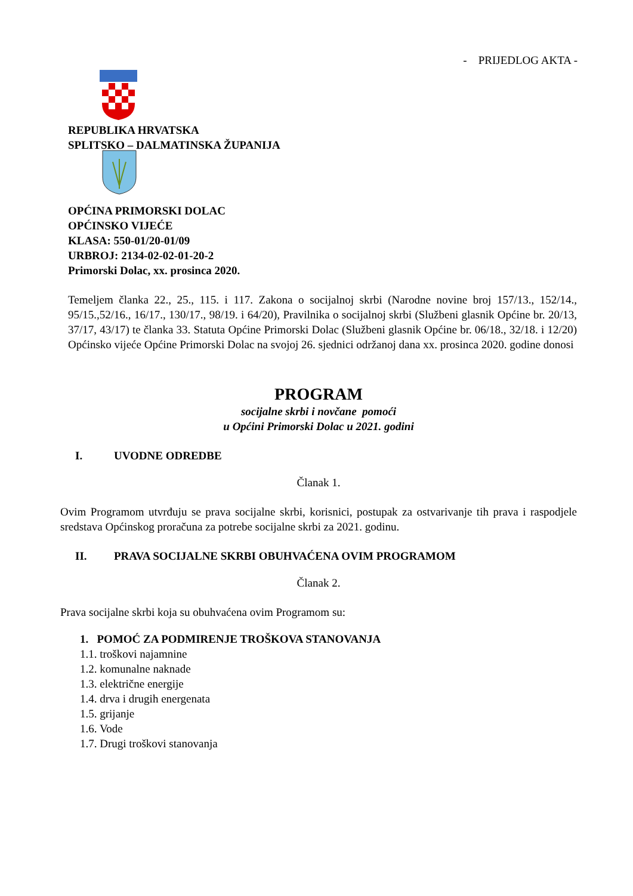- PRIJEDLOG AKTA -
REPUBLIKA HRVATSKA
SPLITSKO – DALMATINSKA ŽUPANIJA
OPĆINA PRIMORSKI DOLAC
OPĆINSKO VIJEĆE
KLASA: 550-01/20-01/09
URBROJ: 2134-02-02-01-20-2
Primorski Dolac, xx. prosinca 2020.
Temeljem članka 22., 25., 115. i 117. Zakona o socijalnoj skrbi (Narodne novine broj 157/13., 152/14., 95/15.,52/16., 16/17., 130/17., 98/19. i 64/20), Pravilnika o socijalnoj skrbi (Službeni glasnik Općine br. 20/13, 37/17, 43/17) te članka 33. Statuta Općine Primorski Dolac (Službeni glasnik Općine br. 06/18., 32/18. i 12/20) Općinsko vijeće Općine Primorski Dolac na svojoj 26. sjednici održanoj dana xx. prosinca 2020. godine donosi
PROGRAM
socijalne skrbi i novčane pomoći
u Općini Primorski Dolac u 2021. godini
I. UVODNE ODREDBE
Članak 1.
Ovim Programom utvrđuju se prava socijalne skrbi, korisnici, postupak za ostvarivanje tih prava i raspodjele sredstava Općinskog proračuna za potrebe socijalne skrbi za 2021. godinu.
II. PRAVA SOCIJALNE SKRBI OBUHVAĆENA OVIM PROGRAMOM
Članak 2.
Prava socijalne skrbi koja su obuhvaćena ovim Programom su:
1. POMOĆ ZA PODMIRENJE TROŠKOVA STANOVANJA
1.1. troškovi najamnine
1.2. komunalne naknade
1.3. električne energije
1.4. drva i drugih energenata
1.5. grijanje
1.6. Vode
1.7. Drugi troškovi stanovanja